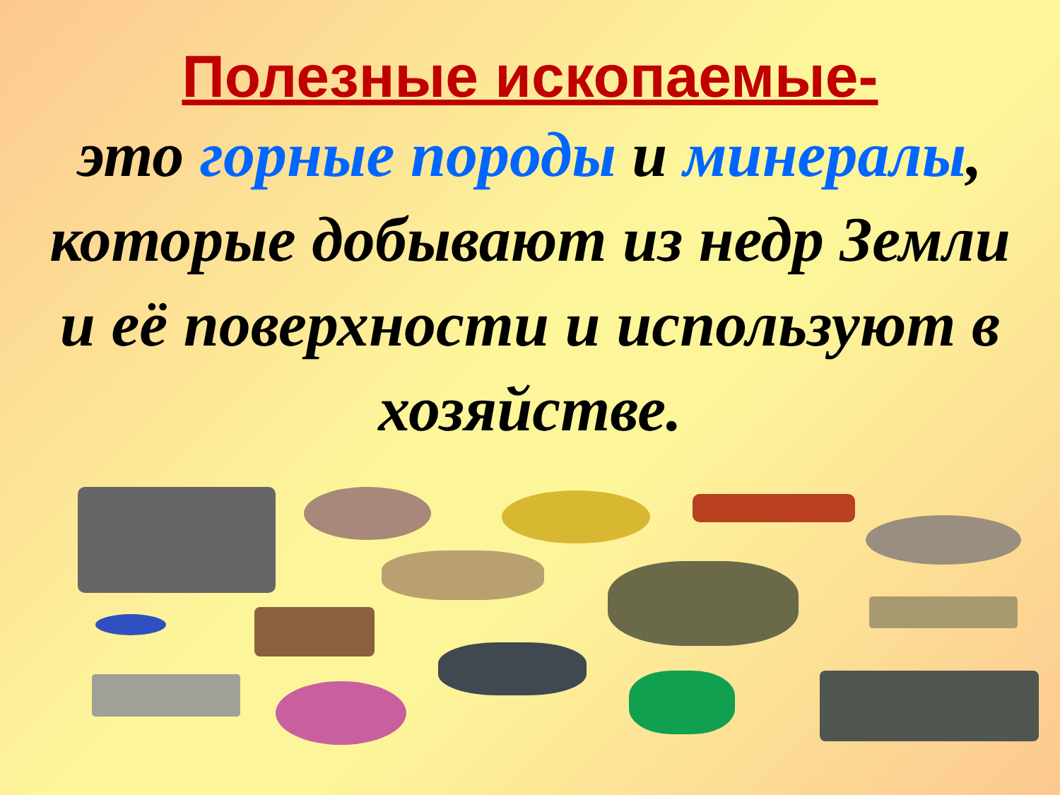Полезные ископаемые-
это горные породы и минералы, которые добывают из недр Земли и её поверхности и используют в хозяйстве.